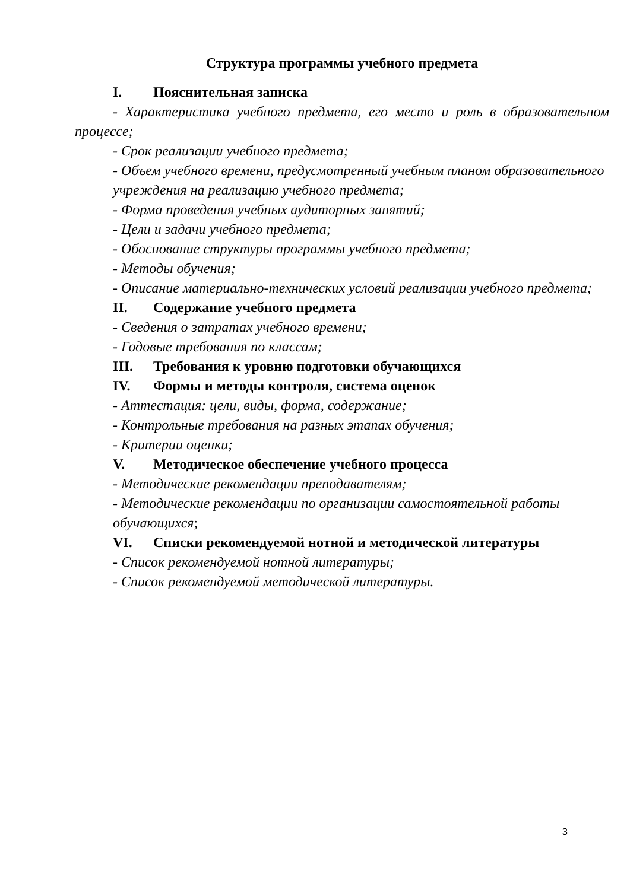Структура программы учебного предмета
I. Пояснительная записка
- Характеристика учебного предмета, его место и роль в образовательном процессе;
- Срок реализации учебного предмета;
- Объем учебного времени, предусмотренный учебным планом образовательного
учреждения на реализацию учебного предмета;
- Форма проведения учебных аудиторных занятий;
- Цели и задачи учебного предмета;
- Обоснование структуры программы учебного предмета;
- Методы обучения;
- Описание материально-технических условий реализации учебного предмета;
II. Содержание учебного предмета
- Сведения о затратах учебного времени;
- Годовые требования по классам;
III. Требования к уровню подготовки обучающихся
IV. Формы и методы контроля, система оценок
- Аттестация: цели, виды, форма, содержание;
- Контрольные требования на разных этапах обучения;
- Критерии оценки;
V. Методическое обеспечение учебного процесса
- Методические рекомендации преподавателям;
- Методические рекомендации по организации самостоятельной работы обучающихся;
VI. Списки рекомендуемой нотной и методической литературы
- Список рекомендуемой нотной литературы;
- Список рекомендуемой методической литературы.
3